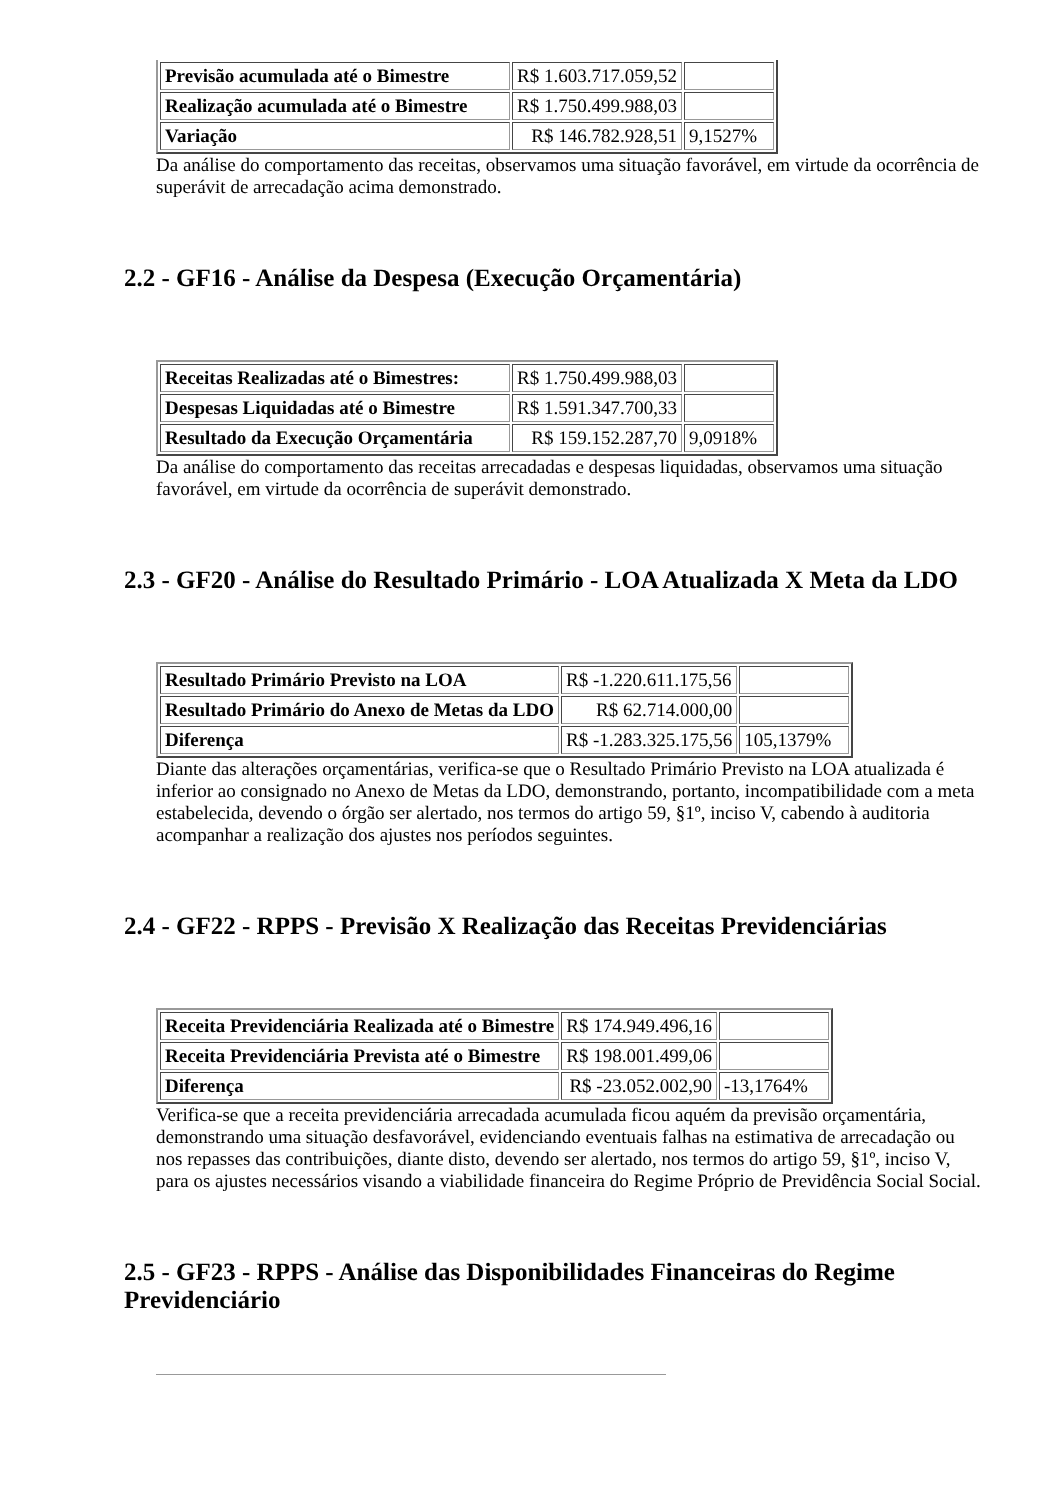| Previsão acumulada até o Bimestre | R$ 1.603.717.059,52 | |
| Realização acumulada até o Bimestre | R$ 1.750.499.988,03 | |
| Variação | R$ 146.782.928,51 | 9,1527% |
Da análise do comportamento das receitas, observamos uma situação favorável, em virtude da ocorrência de superávit de arrecadação acima demonstrado.
2.2 - GF16 - Análise da Despesa (Execução Orçamentária)
| Receitas Realizadas até o Bimestres: | R$ 1.750.499.988,03 | |
| Despesas Liquidadas até o Bimestre | R$ 1.591.347.700,33 | |
| Resultado da Execução Orçamentária | R$ 159.152.287,70 | 9,0918% |
Da análise do comportamento das receitas arrecadadas e despesas liquidadas, observamos uma situação favorável, em virtude da ocorrência de superávit demonstrado.
2.3 - GF20 - Análise do Resultado Primário - LOA Atualizada X Meta da LDO
| Resultado Primário Previsto na LOA | R$ -1.220.611.175,56 | |
| Resultado Primário do Anexo de Metas da LDO | R$ 62.714.000,00 | |
| Diferença | R$ -1.283.325.175,56 | 105,1379% |
Diante das alterações orçamentárias, verifica-se que o Resultado Primário Previsto na LOA atualizada é inferior ao consignado no Anexo de Metas da LDO, demonstrando, portanto, incompatibilidade com a meta estabelecida, devendo o órgão ser alertado, nos termos do artigo 59, §1º, inciso V, cabendo à auditoria acompanhar a realização dos ajustes nos períodos seguintes.
2.4 - GF22 - RPPS - Previsão X Realização das Receitas Previdenciárias
| Receita Previdenciária Realizada até o Bimestre | R$ 174.949.496,16 | |
| Receita Previdenciária Prevista até o Bimestre | R$ 198.001.499,06 | |
| Diferença | R$ -23.052.002,90 | -13,1764% |
Verifica-se que a receita previdenciária arrecadada acumulada ficou aquém da previsão orçamentária, demonstrando uma situação desfavorável, evidenciando eventuais falhas na estimativa de arrecadação ou nos repasses das contribuições, diante disto, devendo ser alertado, nos termos do artigo 59, §1º, inciso V, para os ajustes necessários visando a viabilidade financeira do Regime Próprio de Previdência Social Social.
2.5 - GF23 - RPPS - Análise das Disponibilidades Financeiras do Regime Previdenciário